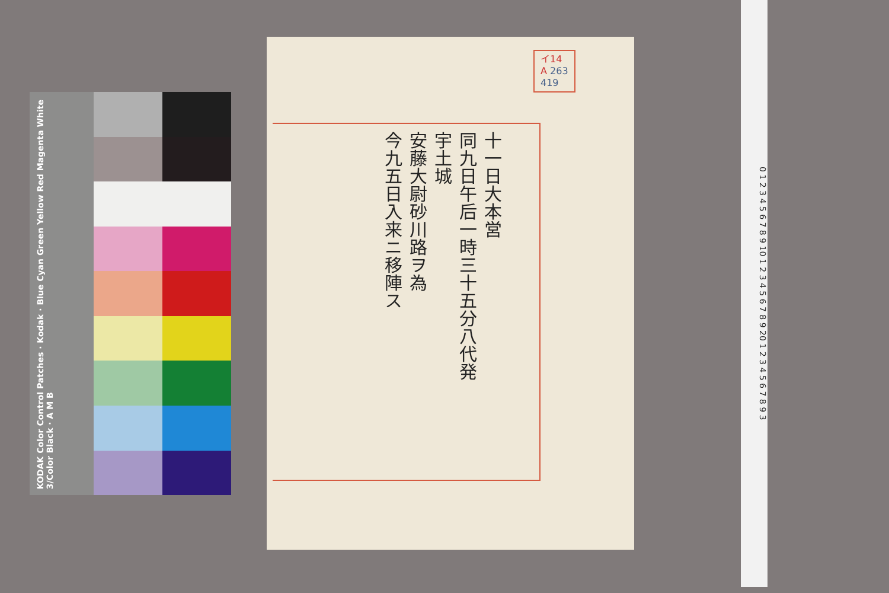KODAK Color Control Patches · Kodak · Blue Cyan Green Yellow Red Magenta White 3/Color Black · A M B
イ14
A 263
419
十一日大本営
同九日午后一時三十五分八代発
宇土城
安藤大尉砂川路ヲ為
今九五日入来ニ移陣ス
0 1 2 3 4 5 6 7 8 9 10 1 2 3 4 5 6 7 8 9 20 1 2 3 4 5 6 7 8 9 3